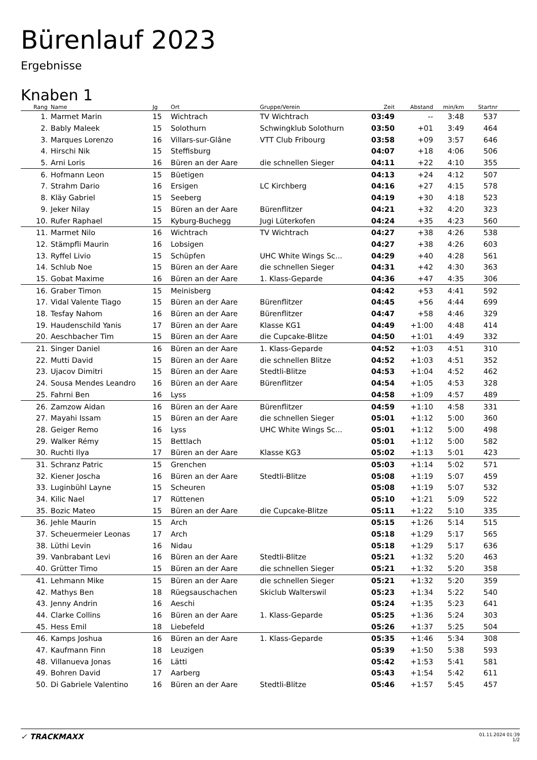Bürenlauf 2023
Ergebnisse
Knaben 1
| Rang | Name | Jg | Ort | Gruppe/Verein | Zeit | Abstand | min/km | Startnr | |
| --- | --- | --- | --- | --- | --- | --- | --- | --- | --- |
| 1. | Marmet Marin | 15 | Wichtrach | TV Wichtrach | 03:49 | -- | 3:48 | 537 | |
| 2. | Bably Maleek | 15 | Solothurn | Schwingklub Solothurn | 03:50 | +01 | 3:49 | 464 | |
| 3. | Marques Lorenzo | 16 | Villars-sur-Glâne | VTT Club Fribourg | 03:58 | +09 | 3:57 | 646 | |
| 4. | Hirschi Nik | 15 | Steffisburg | | 04:07 | +18 | 4:06 | 506 | |
| 5. | Arni Loris | 16 | Büren an der Aare | die schnellen Sieger | 04:11 | +22 | 4:10 | 355 | |
| 6. | Hofmann Leon | 15 | Büetigen | | 04:13 | +24 | 4:12 | 507 | |
| 7. | Strahm Dario | 16 | Ersigen | LC Kirchberg | 04:16 | +27 | 4:15 | 578 | |
| 8. | Kläy Gabriel | 15 | Seeberg | | 04:19 | +30 | 4:18 | 523 | |
| 9. | Jeker Nilay | 15 | Büren an der Aare | Bürenflitzer | 04:21 | +32 | 4:20 | 323 | |
| 10. | Rufer Raphael | 15 | Kyburg-Buchegg | Jugi Lüterkofen | 04:24 | +35 | 4:23 | 560 | |
| 11. | Marmet Nilo | 16 | Wichtrach | TV Wichtrach | 04:27 | +38 | 4:26 | 538 | |
| 12. | Stämpfli Maurin | 16 | Lobsigen | | 04:27 | +38 | 4:26 | 603 | |
| 13. | Ryffel Livio | 15 | Schüpfen | UHC White Wings Sc... | 04:29 | +40 | 4:28 | 561 | |
| 14. | Schlub Noe | 15 | Büren an der Aare | die schnellen Sieger | 04:31 | +42 | 4:30 | 363 | |
| 15. | Gobat Maxime | 16 | Büren an der Aare | 1. Klass-Geparde | 04:36 | +47 | 4:35 | 306 | |
| 16. | Graber Timon | 15 | Meinisberg | | 04:42 | +53 | 4:41 | 592 | |
| 17. | Vidal Valente Tiago | 15 | Büren an der Aare | Bürenflitzer | 04:45 | +56 | 4:44 | 699 | |
| 18. | Tesfay Nahom | 16 | Büren an der Aare | Bürenflitzer | 04:47 | +58 | 4:46 | 329 | |
| 19. | Haudenschild Yanis | 17 | Büren an der Aare | Klasse KG1 | 04:49 | +1:00 | 4:48 | 414 | |
| 20. | Aeschbacher Tim | 15 | Büren an der Aare | die Cupcake-Blitze | 04:50 | +1:01 | 4:49 | 332 | |
| 21. | Singer Daniel | 16 | Büren an der Aare | 1. Klass-Geparde | 04:52 | +1:03 | 4:51 | 310 | |
| 22. | Mutti David | 15 | Büren an der Aare | die schnellen Blitze | 04:52 | +1:03 | 4:51 | 352 | |
| 23. | Ujacov Dimitri | 15 | Büren an der Aare | Stedtli-Blitze | 04:53 | +1:04 | 4:52 | 462 | |
| 24. | Sousa Mendes Leandro | 16 | Büren an der Aare | Bürenflitzer | 04:54 | +1:05 | 4:53 | 328 | |
| 25. | Fahrni Ben | 16 | Lyss | | 04:58 | +1:09 | 4:57 | 489 | |
| 26. | Zamzow Aidan | 16 | Büren an der Aare | Bürenflitzer | 04:59 | +1:10 | 4:58 | 331 | |
| 27. | Mayahi Issam | 15 | Büren an der Aare | die schnellen Sieger | 05:01 | +1:12 | 5:00 | 360 | |
| 28. | Geiger Remo | 16 | Lyss | UHC White Wings Sc... | 05:01 | +1:12 | 5:00 | 498 | |
| 29. | Walker Rémy | 15 | Bettlach | | 05:01 | +1:12 | 5:00 | 582 | |
| 30. | Ruchti Ilya | 17 | Büren an der Aare | Klasse KG3 | 05:02 | +1:13 | 5:01 | 423 | |
| 31. | Schranz Patric | 15 | Grenchen | | 05:03 | +1:14 | 5:02 | 571 | |
| 32. | Kiener Joscha | 16 | Büren an der Aare | Stedtli-Blitze | 05:08 | +1:19 | 5:07 | 459 | |
| 33. | Luginbühl Layne | 15 | Scheuren | | 05:08 | +1:19 | 5:07 | 532 | |
| 34. | Kilic Nael | 17 | Rüttenen | | 05:10 | +1:21 | 5:09 | 522 | |
| 35. | Bozic Mateo | 15 | Büren an der Aare | die Cupcake-Blitze | 05:11 | +1:22 | 5:10 | 335 | |
| 36. | Jehle Maurin | 15 | Arch | | 05:15 | +1:26 | 5:14 | 515 | |
| 37. | Scheuermeier Leonas | 17 | Arch | | 05:18 | +1:29 | 5:17 | 565 | |
| 38. | Lüthi Levin | 16 | Nidau | | 05:18 | +1:29 | 5:17 | 636 | |
| 39. | Vanbrabant Levi | 16 | Büren an der Aare | Stedtli-Blitze | 05:21 | +1:32 | 5:20 | 463 | |
| 40. | Grütter Timo | 15 | Büren an der Aare | die schnellen Sieger | 05:21 | +1:32 | 5:20 | 358 | |
| 41. | Lehmann Mike | 15 | Büren an der Aare | die schnellen Sieger | 05:21 | +1:32 | 5:20 | 359 | |
| 42. | Mathys Ben | 18 | Rüegsauschachen | Skiclub Walterswil | 05:23 | +1:34 | 5:22 | 540 | |
| 43. | Jenny Andrin | 16 | Aeschi | | 05:24 | +1:35 | 5:23 | 641 | |
| 44. | Clarke Collins | 16 | Büren an der Aare | 1. Klass-Geparde | 05:25 | +1:36 | 5:24 | 303 | |
| 45. | Hess Emil | 18 | Liebefeld | | 05:26 | +1:37 | 5:25 | 504 | |
| 46. | Kamps Joshua | 16 | Büren an der Aare | 1. Klass-Geparde | 05:35 | +1:46 | 5:34 | 308 | |
| 47. | Kaufmann Finn | 18 | Leuzigen | | 05:39 | +1:50 | 5:38 | 593 | |
| 48. | Villanueva Jonas | 16 | Lätti | | 05:42 | +1:53 | 5:41 | 581 | |
| 49. | Bohren David | 17 | Aarberg | | 05:43 | +1:54 | 5:42 | 611 | |
| 50. | Di Gabriele Valentino | 16 | Büren an der Aare | Stedtli-Blitze | 05:46 | +1:57 | 5:45 | 457 | |
✓ TRACKMAXX
01.11.2024 01:39
1/2